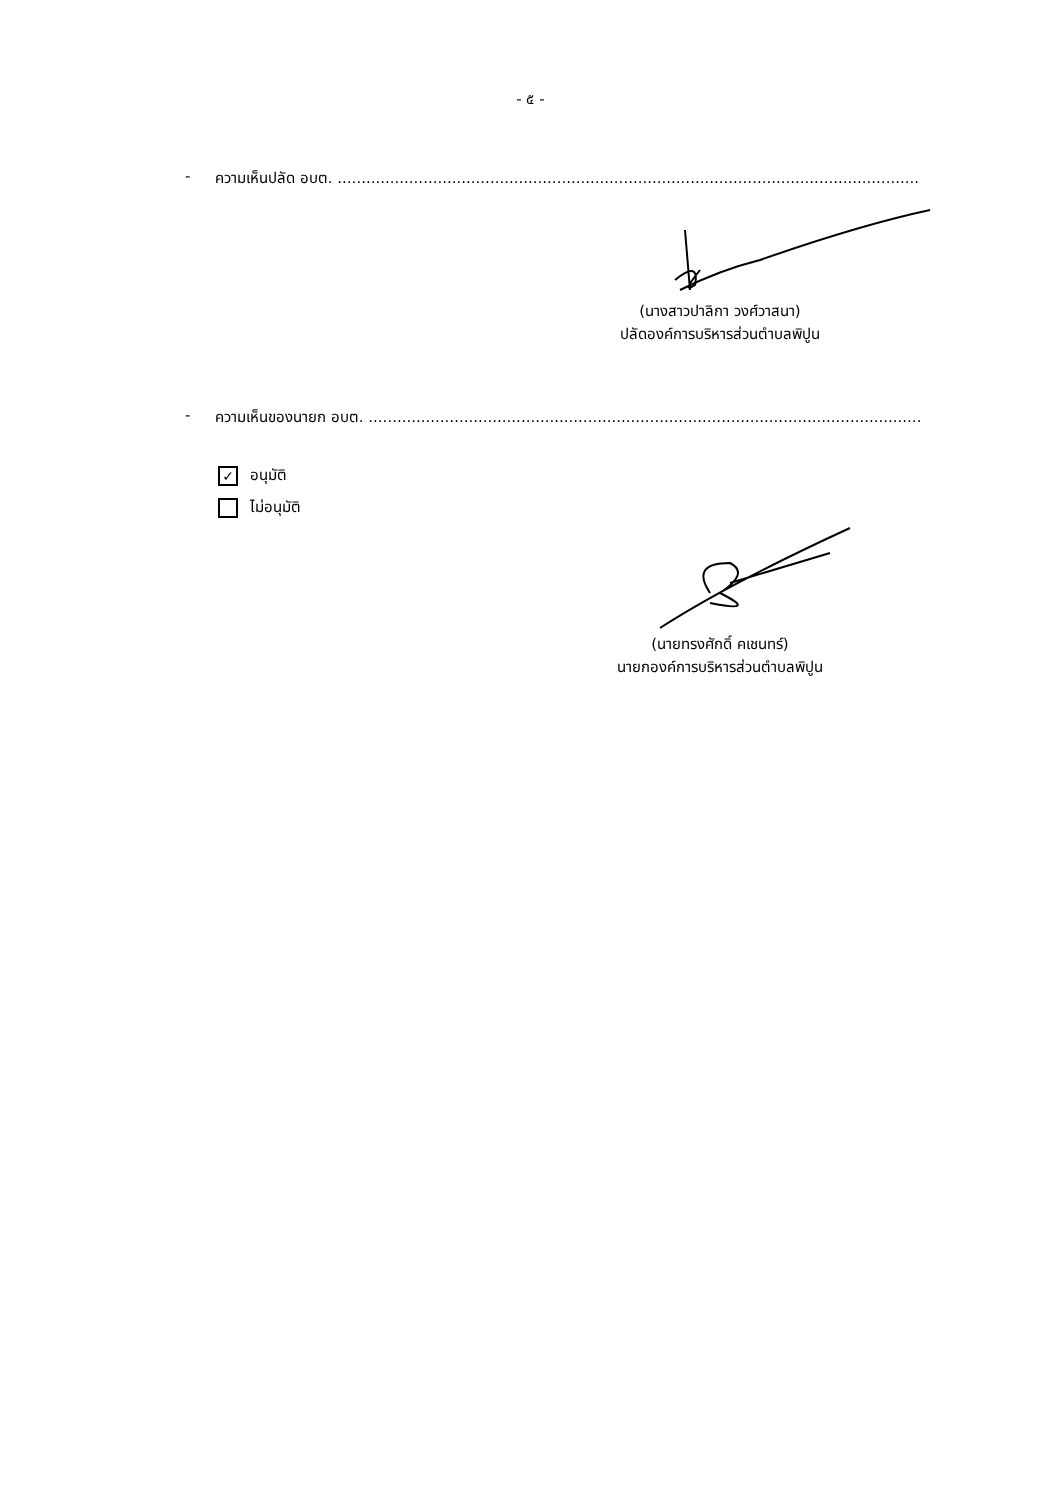- ๕ -
- ความเห็นปลัด อบต. ..............................................................................................................................
(นางสาวปาลิกา วงศ์วาสนา)
ปลัดองค์การบริหารส่วนตำบลพิปูน
- ความเห็นของนายก อบต. ..............................................................................................................................
✓ อนุมัติ
ไม่อนุมัติ
(นายทรงศักดิ์ คเชนทร์)
นายกองค์การบริหารส่วนตำบลพิปูน